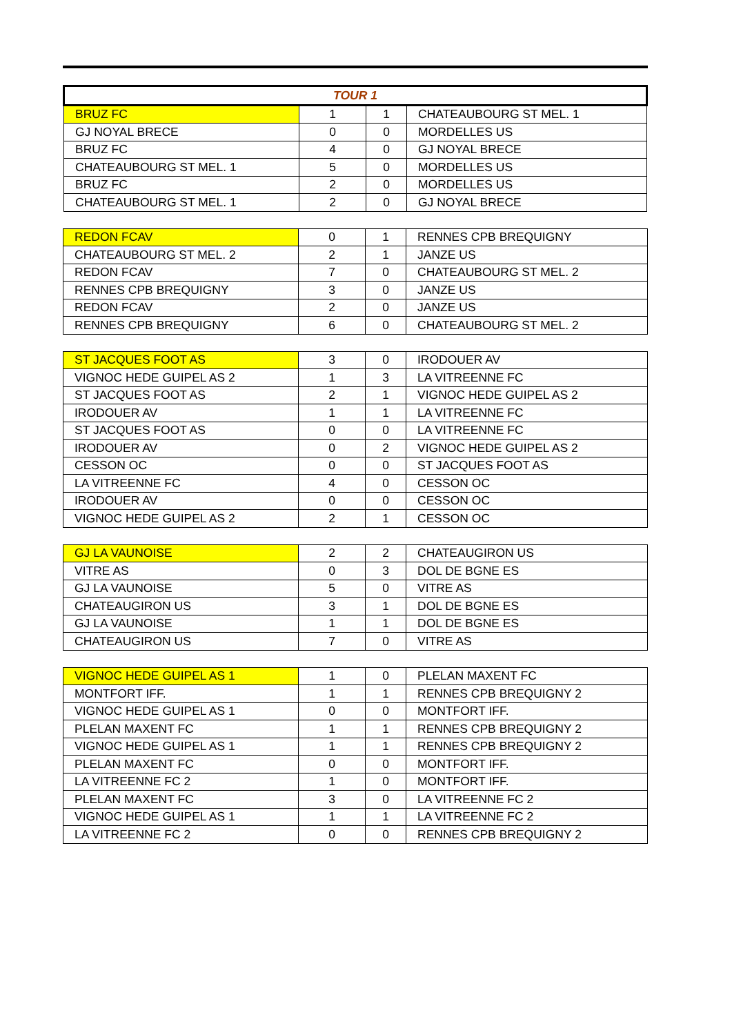| TOUR 1 | | | |
| BRUZ FC | 1 | 1 | CHATEAUBOURG ST MEL. 1 |
| GJ NOYAL BRECE | 0 | 0 | MORDELLES US |
| BRUZ FC | 4 | 0 | GJ NOYAL BRECE |
| CHATEAUBOURG ST MEL. 1 | 5 | 0 | MORDELLES US |
| BRUZ FC | 2 | 0 | MORDELLES US |
| CHATEAUBOURG ST MEL. 1 | 2 | 0 | GJ NOYAL BRECE |
| REDON FCAV | 0 | 1 | RENNES CPB BREQUIGNY |
| CHATEAUBOURG ST MEL. 2 | 2 | 1 | JANZE US |
| REDON FCAV | 7 | 0 | CHATEAUBOURG ST MEL. 2 |
| RENNES CPB BREQUIGNY | 3 | 0 | JANZE US |
| REDON FCAV | 2 | 0 | JANZE US |
| RENNES CPB BREQUIGNY | 6 | 0 | CHATEAUBOURG ST MEL. 2 |
| ST JACQUES FOOT AS | 3 | 0 | IRODOUER AV |
| VIGNOC HEDE GUIPEL AS 2 | 1 | 3 | LA VITREENNE FC |
| ST JACQUES FOOT AS | 2 | 1 | VIGNOC HEDE GUIPEL AS 2 |
| IRODOUER AV | 1 | 1 | LA VITREENNE FC |
| ST JACQUES FOOT AS | 0 | 0 | LA VITREENNE FC |
| IRODOUER AV | 0 | 2 | VIGNOC HEDE GUIPEL AS 2 |
| CESSON OC | 0 | 0 | ST JACQUES FOOT AS |
| LA VITREENNE FC | 4 | 0 | CESSON OC |
| IRODOUER AV | 0 | 0 | CESSON OC |
| VIGNOC HEDE GUIPEL AS 2 | 2 | 1 | CESSON OC |
| GJ LA VAUNOISE | 2 | 2 | CHATEAUGIRON US |
| VITRE AS | 0 | 3 | DOL DE BGNE ES |
| GJ LA VAUNOISE | 5 | 0 | VITRE AS |
| CHATEAUGIRON US | 3 | 1 | DOL DE BGNE ES |
| GJ LA VAUNOISE | 1 | 1 | DOL DE BGNE ES |
| CHATEAUGIRON US | 7 | 0 | VITRE AS |
| VIGNOC HEDE GUIPEL AS 1 | 1 | 0 | PLELAN MAXENT FC |
| MONTFORT IFF. | 1 | 1 | RENNES CPB BREQUIGNY 2 |
| VIGNOC HEDE GUIPEL AS 1 | 0 | 0 | MONTFORT IFF. |
| PLELAN MAXENT FC | 1 | 1 | RENNES CPB BREQUIGNY 2 |
| VIGNOC HEDE GUIPEL AS 1 | 1 | 1 | RENNES CPB BREQUIGNY 2 |
| PLELAN MAXENT FC | 0 | 0 | MONTFORT IFF. |
| LA VITREENNE FC 2 | 1 | 0 | MONTFORT IFF. |
| PLELAN MAXENT FC | 3 | 0 | LA VITREENNE FC 2 |
| VIGNOC HEDE GUIPEL AS 1 | 1 | 1 | LA VITREENNE FC 2 |
| LA VITREENNE FC 2 | 0 | 0 | RENNES CPB BREQUIGNY 2 |